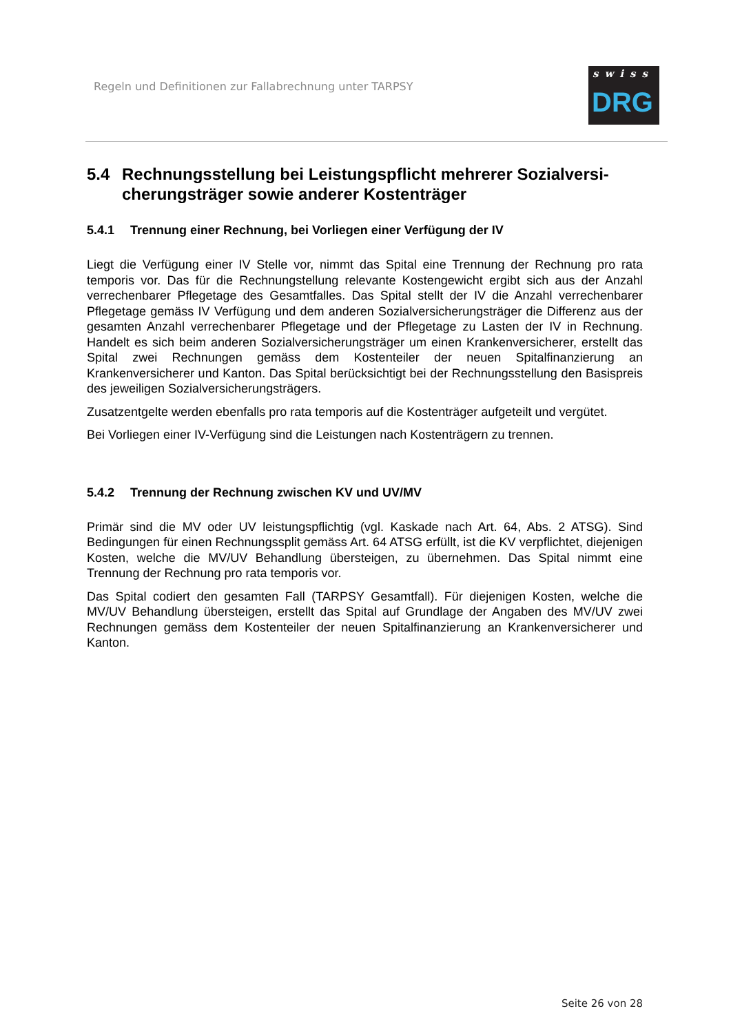Regeln und Definitionen zur Fallabrechnung unter TARPSY
swiss
DRG
5.4 Rechnungsstellung bei Leistungspflicht mehrerer Sozialversi-cherungsträger sowie anderer Kostenträger
5.4.1 Trennung einer Rechnung, bei Vorliegen einer Verfügung der IV
Liegt die Verfügung einer IV Stelle vor, nimmt das Spital eine Trennung der Rechnung pro rata temporis vor. Das für die Rechnungstellung relevante Kostengewicht ergibt sich aus der Anzahl verrechenbarer Pflegetage des Gesamtfalles. Das Spital stellt der IV die Anzahl verrechenbarer Pflegetage gemäss IV Verfügung und dem anderen Sozialversicherungsträger die Differenz aus der gesamten Anzahl verrechenbarer Pflegetage und der Pflegetage zu Lasten der IV in Rechnung. Handelt es sich beim anderen Sozialversicherungsträger um einen Krankenversicherer, erstellt das Spital zwei Rechnungen gemäss dem Kostenteiler der neuen Spitalfinanzierung an Krankenversicherer und Kanton. Das Spital berücksichtigt bei der Rechnungsstellung den Basispreis des jeweiligen Sozialversicherungsträgers.
Zusatzentgelte werden ebenfalls pro rata temporis auf die Kostenträger aufgeteilt und vergütet.
Bei Vorliegen einer IV-Verfügung sind die Leistungen nach Kostenträgern zu trennen.
5.4.2 Trennung der Rechnung zwischen KV und UV/MV
Primär sind die MV oder UV leistungspflichtig (vgl. Kaskade nach Art. 64, Abs. 2 ATSG). Sind Bedingungen für einen Rechnungssplit gemäss Art. 64 ATSG erfüllt, ist die KV verpflichtet, diejenigen Kosten, welche die MV/UV Behandlung übersteigen, zu übernehmen. Das Spital nimmt eine Trennung der Rechnung pro rata temporis vor.
Das Spital codiert den gesamten Fall (TARPSY Gesamtfall). Für diejenigen Kosten, welche die MV/UV Behandlung übersteigen, erstellt das Spital auf Grundlage der Angaben des MV/UV zwei Rechnungen gemäss dem Kostenteiler der neuen Spitalfinanzierung an Krankenversicherer und Kanton.
Seite 26 von 28